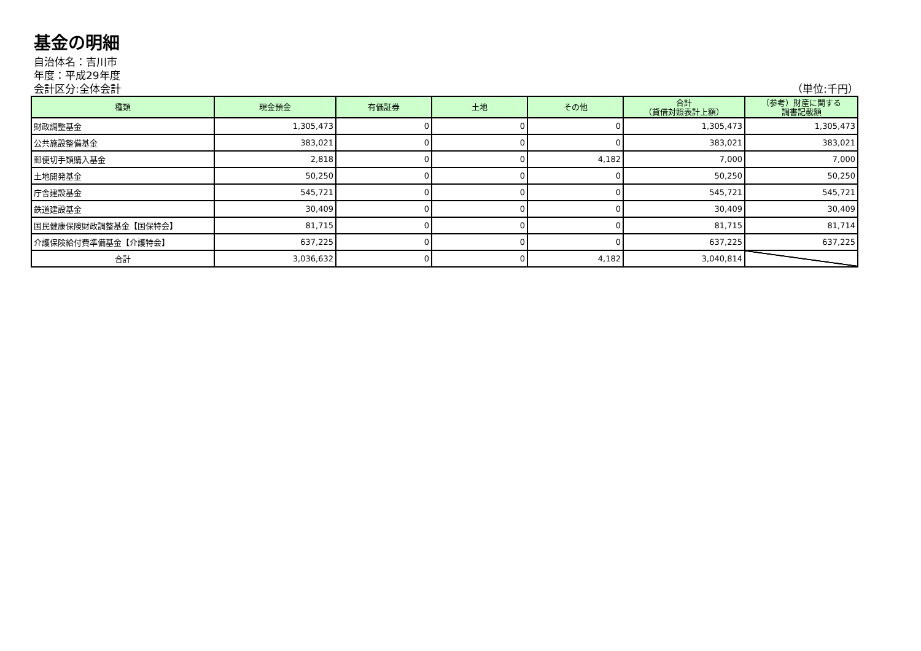基金の明細
自治体名：吉川市
年度：平成29年度
会計区分:全体会計 （単位:千円）
| 種類 | 現金預金 | 有価証券 | 土地 | その他 | 合計 （貸借対照表計上額） | （参考）財産に関する 調書記載額 |
| --- | --- | --- | --- | --- | --- | --- |
| 財政調整基金 | 1,305,473 | 0 | 0 | 0 | 1,305,473 | 1,305,473 |
| 公共施設整備基金 | 383,021 | 0 | 0 | 0 | 383,021 | 383,021 |
| 郵便切手類購入基金 | 2,818 | 0 | 0 | 4,182 | 7,000 | 7,000 |
| 土地開発基金 | 50,250 | 0 | 0 | 0 | 50,250 | 50,250 |
| 庁舎建設基金 | 545,721 | 0 | 0 | 0 | 545,721 | 545,721 |
| 鉄道建設基金 | 30,409 | 0 | 0 | 0 | 30,409 | 30,409 |
| 国民健康保険財政調整基金【国保特会】 | 81,715 | 0 | 0 | 0 | 81,715 | 81,714 |
| 介護保険給付費準備基金【介護特会】 | 637,225 | 0 | 0 | 0 | 637,225 | 637,225 |
| 合計 | 3,036,632 | 0 | 0 | 4,182 | 3,040,814 | |